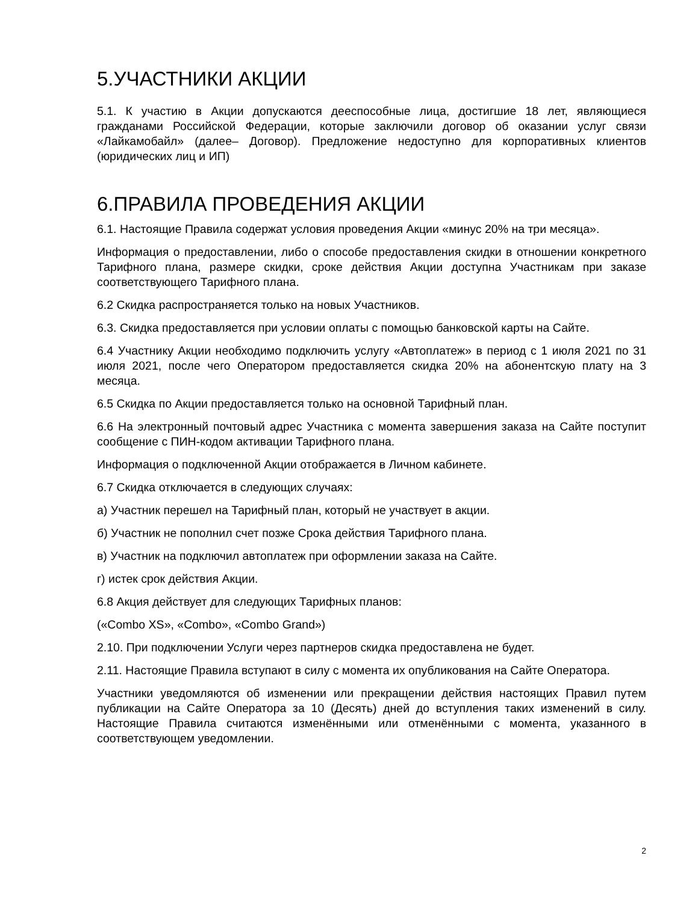5.УЧАСТНИКИ АКЦИИ
5.1. К участию в Акции допускаются дееспособные лица, достигшие 18 лет, являющиеся гражданами Российской Федерации, которые заключили договор об оказании услуг связи «Лайкамобайл» (далее– Договор). Предложение недоступно для корпоративных клиентов (юридических лиц и ИП)
6.ПРАВИЛА ПРОВЕДЕНИЯ АКЦИИ
6.1. Настоящие Правила содержат условия проведения Акции «минус 20% на три месяца».
Информация о предоставлении, либо о способе предоставления скидки в отношении конкретного Тарифного плана, размере скидки, сроке действия Акции доступна Участникам при заказе соответствующего Тарифного плана.
6.2 Скидка распространяется только на новых Участников.
6.3. Скидка предоставляется при условии оплаты с помощью банковской карты на Сайте.
6.4 Участнику Акции необходимо подключить услугу «Автоплатеж» в период с 1 июля 2021 по 31 июля 2021, после чего Оператором предоставляется скидка 20% на абонентскую плату на 3 месяца.
6.5 Скидка по Акции предоставляется только на основной Тарифный план.
6.6 На электронный почтовый адрес Участника с момента завершения заказа на Сайте поступит сообщение с ПИН-кодом активации Тарифного плана.
Информация о подключенной Акции отображается в Личном кабинете.
6.7 Скидка отключается в следующих случаях:
а) Участник перешел на Тарифный план, который не участвует в акции.
б) Участник не пополнил счет позже Срока действия Тарифного плана.
в) Участник на подключил автоплатеж при оформлении заказа на Сайте.
г) истек срок действия Акции.
6.8 Акция действует для следующих Тарифных планов:
(«Combo XS», «Combo», «Combo Grand»)
2.10. При подключении Услуги через партнеров скидка предоставлена не будет.
2.11. Настоящие Правила вступают в силу с момента их опубликования на Сайте Оператора.
Участники уведомляются об изменении или прекращении действия настоящих Правил путем публикации на Сайте Оператора за 10 (Десять) дней до вступления таких изменений в силу. Настоящие Правила считаются изменёнными или отменёнными с момента, указанного в соответствующем уведомлении.
2